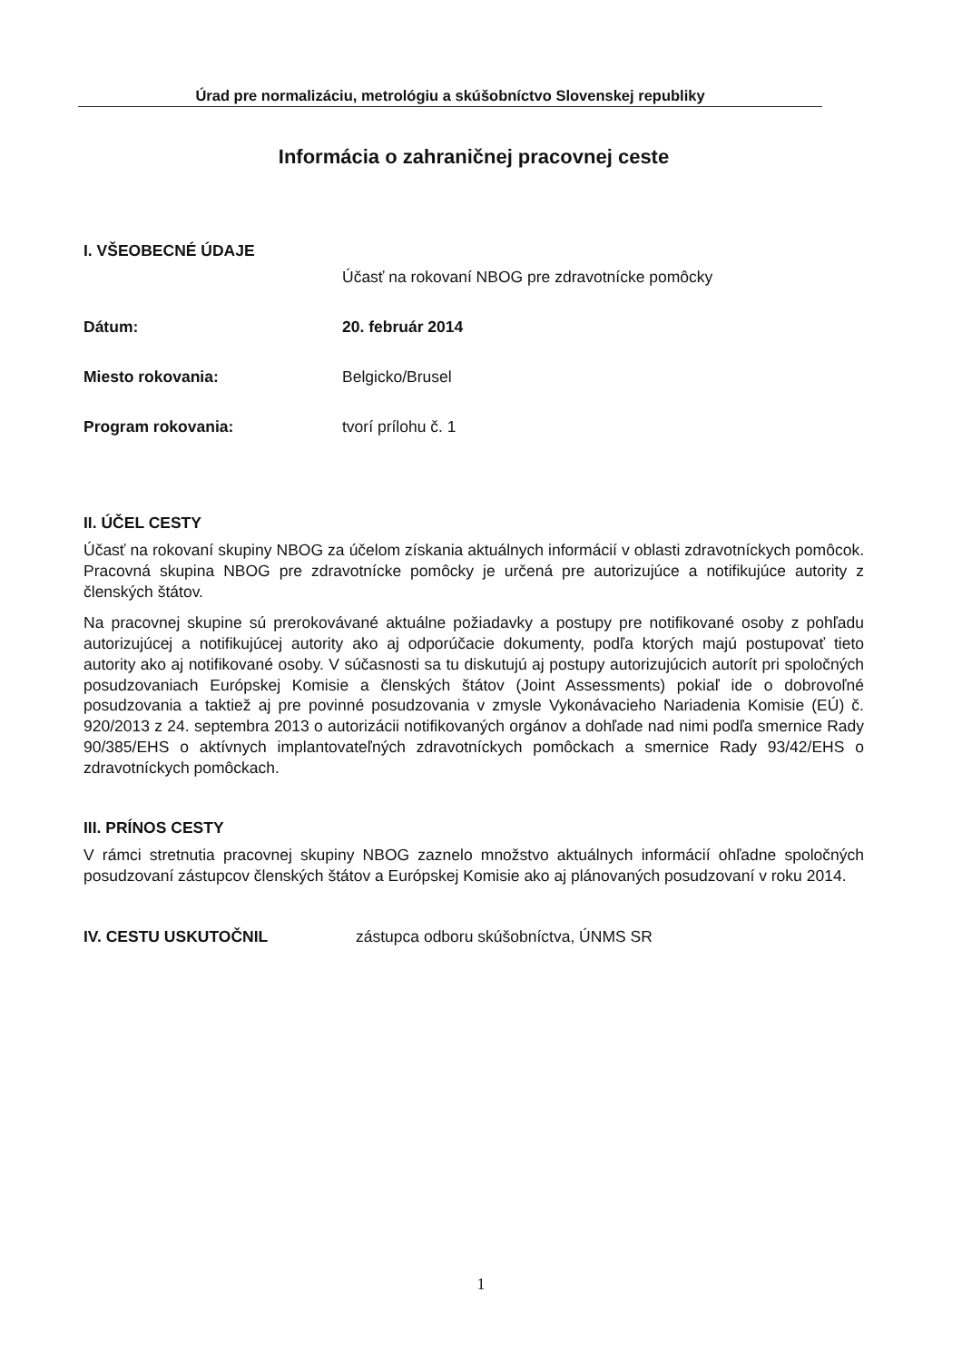Úrad pre normalizáciu, metrológiu a skúšobníctvo Slovenskej republiky
Informácia o zahraničnej pracovnej ceste
I. VŠEOBECNÉ ÚDAJE
Účasť na rokovaní NBOG pre zdravotnícke pomôcky
Dátum: 20. február 2014
Miesto rokovania: Belgicko/Brusel
Program rokovania: tvorí prílohu č. 1
II. ÚČEL CESTY
Účasť na rokovaní skupiny NBOG za účelom získania aktuálnych informácií v oblasti zdravotníckych pomôcok. Pracovná skupina NBOG pre zdravotnícke pomôcky je určená pre autorizujúce a notifikujúce autority z členských štátov.
Na pracovnej skupine sú prerokovávané aktuálne požiadavky a postupy pre notifikované osoby z pohľadu autorizujúcej a notifikujúcej autority ako aj odporúčacie dokumenty, podľa ktorých majú postupovať tieto autority ako aj notifikované osoby. V súčasnosti sa tu diskutujú aj postupy autorizujúcich autorít pri spoločných posudzovaniach Európskej Komisie a členských štátov (Joint Assessments) pokiaľ ide o dobrovoľné posudzovania a taktiež aj pre povinné posudzovania v zmysle Vykonávacieho Nariadenia Komisie (EÚ) č. 920/2013 z 24. septembra 2013 o autorizácii notifikovaných orgánov a dohľade nad nimi podľa smernice Rady 90/385/EHS o aktívnych implantovateľných zdravotníckych pomôckach a smernice Rady 93/42/EHS o zdravotníckych pomôckach.
III. PRÍNOS CESTY
V rámci stretnutia pracovnej skupiny NBOG zaznelo množstvo aktuálnych informácií ohľadne spoločných posudzovaní zástupcov členských štátov a Európskej Komisie ako aj plánovaných posudzovaní v roku 2014.
IV. CESTU USKUTOČNIL zástupca odboru skúšobníctva, ÚNMS SR
1